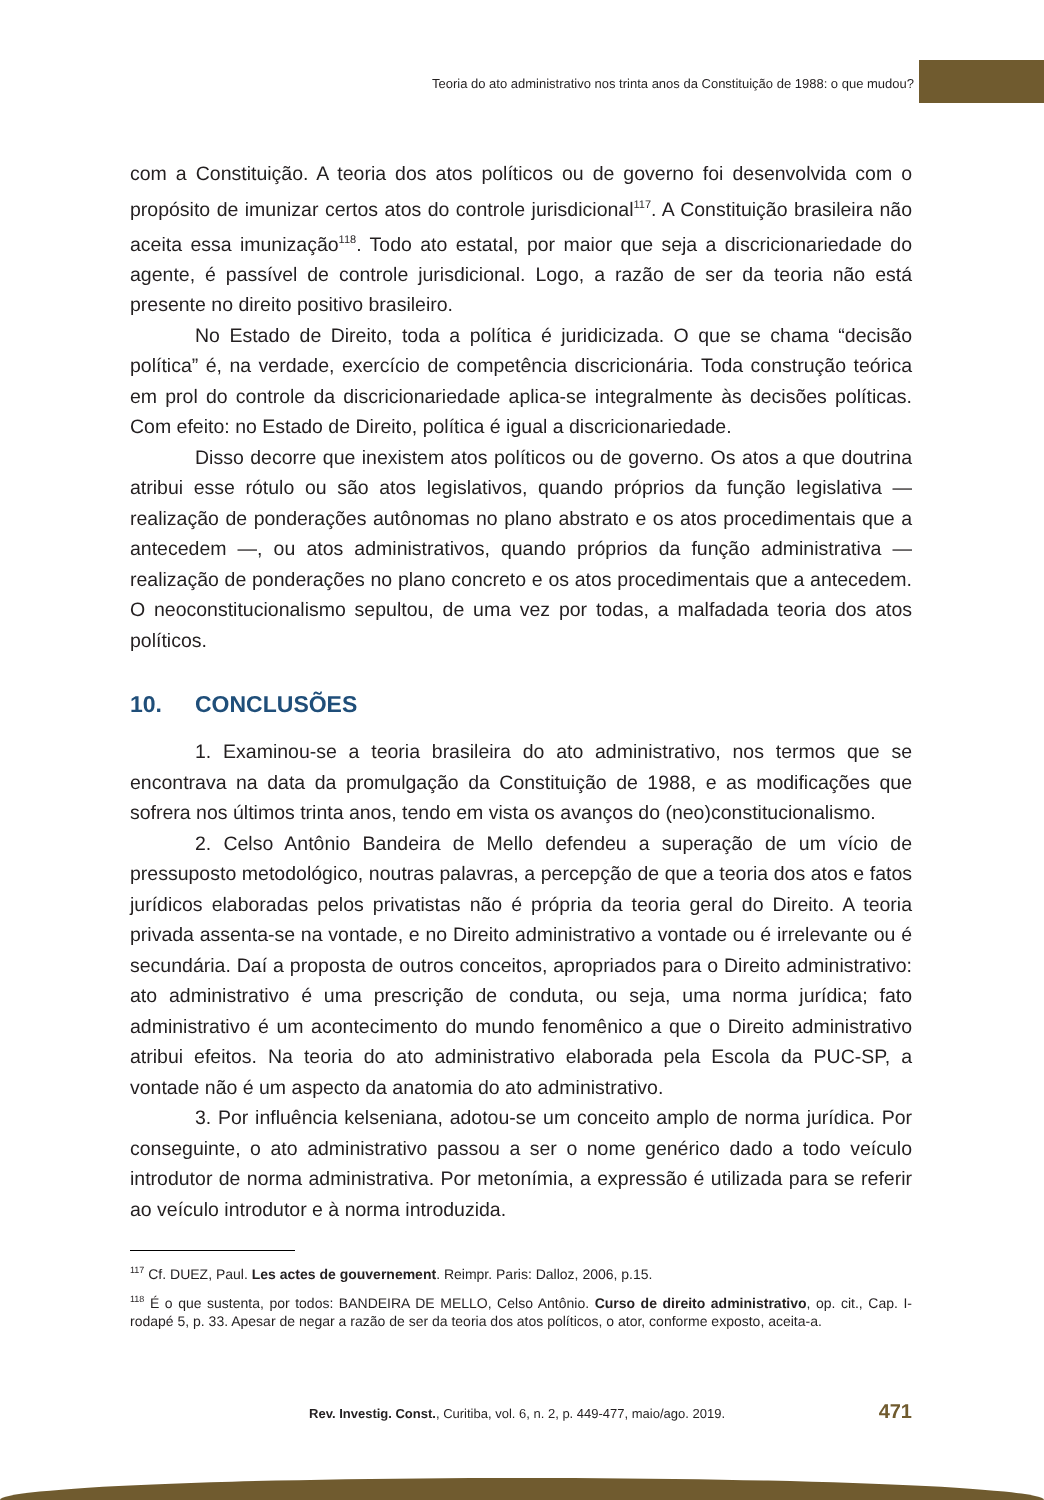Teoria do ato administrativo nos trinta anos da Constituição de 1988: o que mudou?
com a Constituição. A teoria dos atos políticos ou de governo foi desenvolvida com o propósito de imunizar certos atos do controle jurisdicional<sup>117</sup>. A Constituição brasileira não aceita essa imunização<sup>118</sup>. Todo ato estatal, por maior que seja a discricionariedade do agente, é passível de controle jurisdicional. Logo, a razão de ser da teoria não está presente no direito positivo brasileiro.
No Estado de Direito, toda a política é juridicizada. O que se chama “decisão política” é, na verdade, exercício de competência discricionária. Toda construção teórica em prol do controle da discricionariedade aplica-se integralmente às decisões políticas. Com efeito: no Estado de Direito, política é igual a discricionariedade.
Disso decorre que inexistem atos políticos ou de governo. Os atos a que doutrina atribui esse rótulo ou são atos legislativos, quando próprios da função legislativa — realização de ponderações autônomas no plano abstrato e os atos procedimentais que a antecedem —, ou atos administrativos, quando próprios da função administrativa — realização de ponderações no plano concreto e os atos procedimentais que a antecedem. O neoconstitucionalismo sepultou, de uma vez por todas, a malfadada teoria dos atos políticos.
10. CONCLUSÕES
1. Examinou-se a teoria brasileira do ato administrativo, nos termos que se encontrava na data da promulgação da Constituição de 1988, e as modificações que sofrera nos últimos trinta anos, tendo em vista os avanços do (neo)constitucionalismo.
2. Celso Antônio Bandeira de Mello defendeu a superação de um vício de pressuposto metodológico, noutras palavras, a percepção de que a teoria dos atos e fatos jurídicos elaboradas pelos privatistas não é própria da teoria geral do Direito. A teoria privada assenta-se na vontade, e no Direito administrativo a vontade ou é irrelevante ou é secundária. Daí a proposta de outros conceitos, apropriados para o Direito administrativo: ato administrativo é uma prescrição de conduta, ou seja, uma norma jurídica; fato administrativo é um acontecimento do mundo fenomênico a que o Direito administrativo atribui efeitos. Na teoria do ato administrativo elaborada pela Escola da PUC-SP, a vontade não é um aspecto da anatomia do ato administrativo.
3. Por influência kelseniana, adotou-se um conceito amplo de norma jurídica. Por conseguinte, o ato administrativo passou a ser o nome genérico dado a todo veículo introdutor de norma administrativa. Por metonímia, a expressão é utilizada para se referir ao veículo introdutor e à norma introduzida.
<sup>117</sup> Cf. DUEZ, Paul. Les actes de gouvernement. Reimpr. Paris: Dalloz, 2006, p.15.
<sup>118</sup> É o que sustenta, por todos: BANDEIRA DE MELLO, Celso Antônio. Curso de direito administrativo, op. cit., Cap. I-rodapé 5, p. 33. Apesar de negar a razão de ser da teoria dos atos políticos, o ator, conforme exposto, aceita-a.
Rev. Investig. Const., Curitiba, vol. 6, n. 2, p. 449-477, maio/ago. 2019. 471